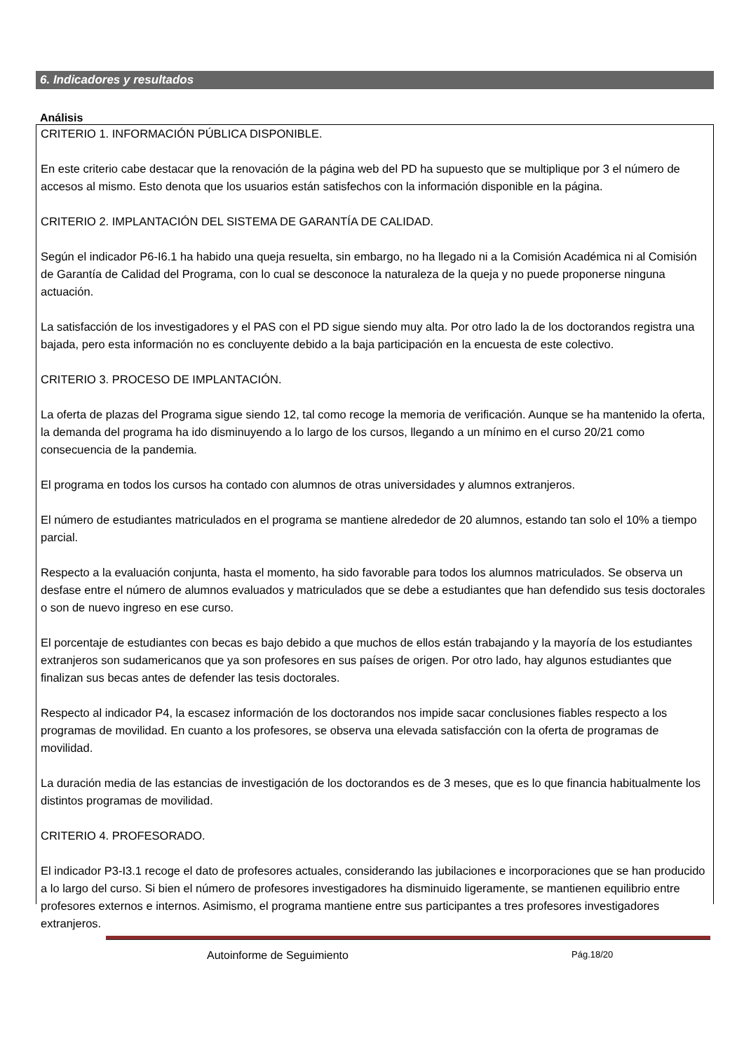6. Indicadores y resultados
Análisis
CRITERIO 1. INFORMACIÓN PÚBLICA DISPONIBLE.
En este criterio cabe destacar que la renovación de la página web del PD ha supuesto que se multiplique por 3 el número de accesos al mismo. Esto denota que los usuarios están satisfechos con la información disponible en la página.
CRITERIO 2. IMPLANTACIÓN DEL SISTEMA DE GARANTÍA DE CALIDAD.
Según el indicador P6-I6.1 ha habido una queja resuelta, sin embargo, no ha llegado ni a la Comisión Académica ni al Comisión de Garantía de Calidad del Programa, con lo cual se desconoce la naturaleza de la queja y no puede proponerse ninguna actuación.
La satisfacción de los investigadores y el PAS con el PD sigue siendo muy alta. Por otro lado la de los doctorandos registra una bajada, pero esta información no es concluyente debido a la baja participación en la encuesta de este colectivo.
CRITERIO 3. PROCESO DE IMPLANTACIÓN.
La oferta de plazas del Programa sigue siendo 12, tal como recoge la memoria de verificación. Aunque se ha mantenido la oferta, la demanda del programa ha ido disminuyendo a lo largo de los cursos, llegando a un mínimo en el curso 20/21 como consecuencia de la pandemia.
El programa en todos los cursos ha contado con alumnos de otras universidades y alumnos extranjeros.
El número de estudiantes matriculados en el programa se mantiene alrededor de 20 alumnos, estando tan solo el 10% a tiempo parcial.
Respecto a la evaluación conjunta, hasta el momento, ha sido favorable para todos los alumnos matriculados. Se observa un desfase entre el número de alumnos evaluados y matriculados que se debe a estudiantes que han defendido sus tesis doctorales o son de nuevo ingreso en ese curso.
El porcentaje de estudiantes con becas es bajo debido a que muchos de ellos están trabajando y la mayoría de los estudiantes extranjeros son sudamericanos que ya son profesores en sus países de origen. Por otro lado, hay algunos estudiantes que finalizan sus becas antes de defender las tesis doctorales.
Respecto al indicador P4, la escasez información de los doctorandos nos impide sacar conclusiones fiables respecto a los programas de movilidad. En cuanto a los profesores, se observa una elevada satisfacción con la oferta de programas de movilidad.
La duración media de las estancias de investigación de los doctorandos es de 3 meses, que es lo que financia habitualmente los distintos programas de movilidad.
CRITERIO 4. PROFESORADO.
El indicador P3-I3.1 recoge el dato de profesores actuales, considerando las jubilaciones e incorporaciones que se han producido a lo largo del curso. Si bien el número de profesores investigadores ha disminuido ligeramente, se mantienen equilibrio entre profesores externos e internos. Asimismo, el programa mantiene entre sus participantes a tres profesores investigadores extranjeros.
Autoinforme de Seguimiento Pág.18/20